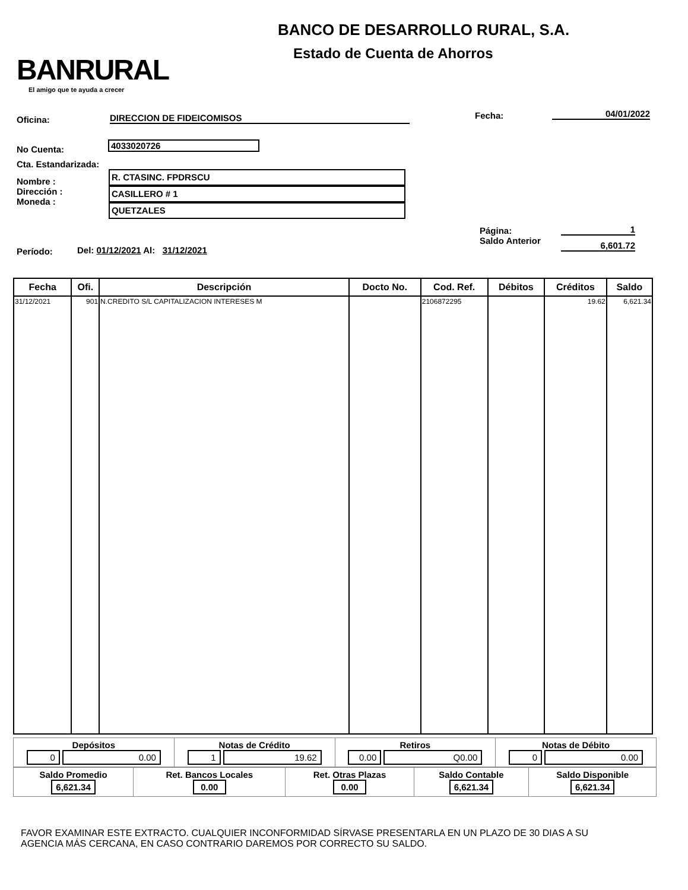BANRURAL
El amigo que te ayuda a crecer
BANCO DE DESARROLLO RURAL, S.A.
Estado de Cuenta de Ahorros
Oficina: DIRECCION DE FIDEICOMISOS Fecha: 04/01/2022
No Cuenta: 4033020726
Cta. Estandarizada:
Nombre :
Dirección :
Moneda :
R. CTASINC. FPDRSCU
CASILLERO # 1
QUETZALES
Página:
Saldo Anterior
1
6,601.72
Período:
Del: 01/12/2021 Al: 31/12/2021
| Fecha | Ofi. | Descripción | Docto No. | Cod. Ref. | Débitos | Créditos | Saldo |
| --- | --- | --- | --- | --- | --- | --- | --- |
| 31/12/2021 | 901 | N.CREDITO S/L CAPITALIZACION INTERESES M | | 2106872295 | | 19.62 | 6,621.34 |
| Depósitos 0 0.00 | Notas de Crédito 1 19.62 | Retiros 0.00 Q0.00 | Notas de Débito 0 0.00 |
| Saldo Promedio 6,621.34 | Ret. Bancos Locales 0.00 | Ret. Otras Plazas 0.00 | Saldo Contable 6,621.34 | Saldo Disponible 6,621.34 |
FAVOR EXAMINAR ESTE EXTRACTO. CUALQUIER INCONFORMIDAD SÍRVASE PRESENTARLA EN UN PLAZO DE 30 DIAS A SU
AGENCIA MÁS CERCANA, EN CASO CONTRARIO DAREMOS POR CORRECTO SU SALDO.